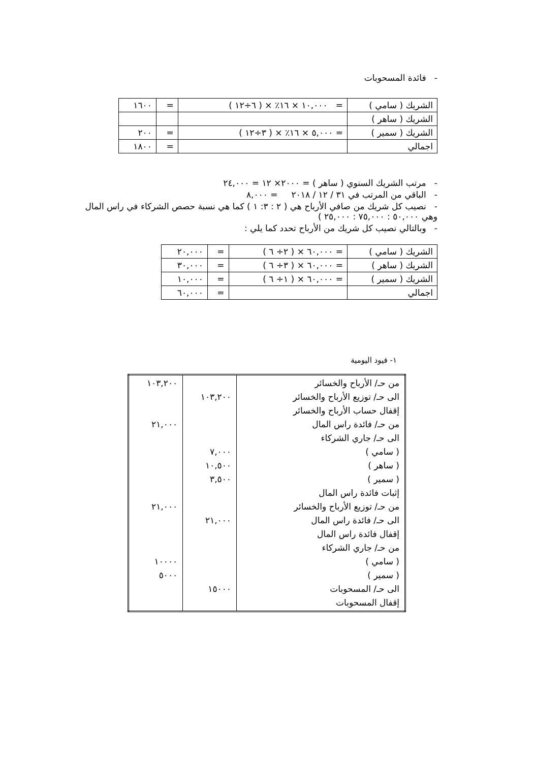- فائدة المسحوبات
| الشريك ( سامي ) | = ١٠,٠٠٠ × ١٦٪ × ( ٦÷١٢ ) | = | ١٦٠٠ |
| الشريك ( ساهر ) | | | |
| الشريك ( سمير ) | = ٥,٠٠٠ × ١٦٪ × ( ٣÷١٢ ) | = | ٢٠٠ |
| اجمالي | | = | ١٨٠٠ |
- مرتب الشريك السنوي ( ساهر ) = ٢٠٠٠× ١٢ = ٢٤,٠٠٠
- الباقي من المرتب في ٣١ / ١٢ / ٢٠١٨ = ٨,٠٠٠
- نصيب كل شريك من صافي الأرباح هي ( ٢ : ٣: ١ ) كما هي نسبة حصص الشركاء في راس المال وهي ٥٠,٠٠٠ : ٧٥,٠٠٠ : ٢٥,٠٠٠ )
- وبالتالي نصيب كل شريك من الأرباح تحدد كما يلي :
| الشريك ( سامي ) | = ٦٠,٠٠٠ × ( ٢÷ ٦ ) | = | ٢٠,٠٠٠ |
| الشريك ( ساهر ) | = ٦٠,٠٠٠ × ( ٣÷ ٦ ) | = | ٣٠,٠٠٠ |
| الشريك ( سمير ) | = ٦٠,٠٠٠ × ( ١÷ ٦ ) | = | ١٠,٠٠٠ |
| اجمالي | | = | ٦٠,٠٠٠ |
١- قيود اليومية
| من حـ/ الأرباح والخسائر الى حـ/ توزيع الأرباح والخسائر إقفال حساب الأرباح والخسائر من حـ/ فائدة راس المال الى حـ/ جاري الشركاء ( سامي ) ( ساهر ) ( سمير ) إثبات فائدة راس المال من حـ/ توزيع الأرباح والخسائر الى حـ/ فائدة راس المال إقفال فائدة راس المال من حـ/ جاري الشركاء ( سامي ) ( سمير ) الى حـ/ المسحوبات إقفال المسحوبات | ١٠٣,٢٠٠ ٧,٠٠٠ ١٠,٥٠٠ ٣,٥٠٠ ٢١,٠٠٠ ١٥٠٠٠ | ١٠٣,٢٠٠ ٢١,٠٠٠ ٢١,٠٠٠ ١٠٠٠٠ ٥٠٠٠ |